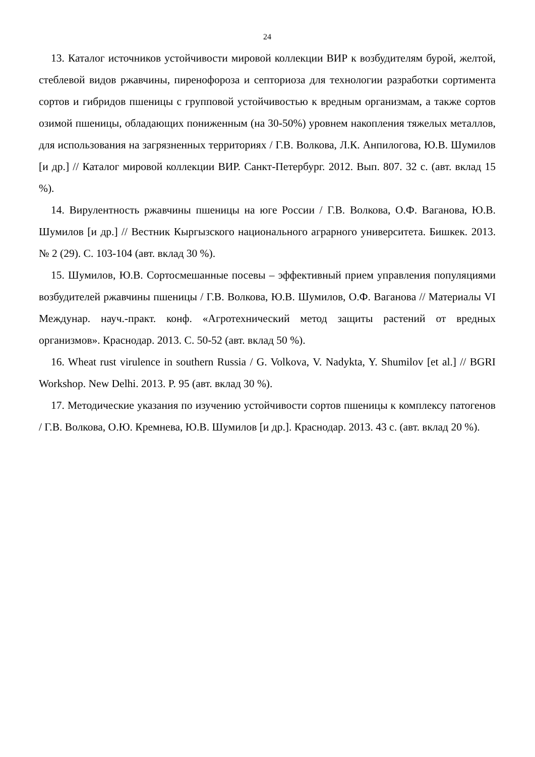24
13. Каталог источников устойчивости мировой коллекции ВИР к возбудителям бурой, желтой, стеблевой видов ржавчины, пиренофороза и септориоза для техноло­гии разработки сортимента сортов и гибридов пшеницы с групповой устойчивостью к вредным организмам, а также сортов озимой пшеницы, обладающих пониженным (на 30-50%) уровнем накопления тяжелых металлов, для использования на загряз­ненных территориях / Г.В. Волкова, Л.К. Анпилогова, Ю.В. Шумилов [и др.] // Ка­талог мировой коллекции ВИР. Санкт-Петербург. 2012. Вып. 807. 32 с. (авт. вклад 15 %).
14. Вирулентность ржавчины пшеницы на юге России / Г.В. Волкова, О.Ф. Ваганова, Ю.В. Шумилов [и др.] // Вестник Кыргызского национального аграрного университета. Бишкек. 2013. № 2 (29). С. 103-104 (авт. вклад 30 %).
15. Шумилов, Ю.В. Сортосмешанные посевы – эффективный прием управления популяциями возбудителей ржавчины пшеницы / Г.В. Волкова, Ю.В. Шумилов, О.Ф. Ваганова // Материалы VI Междунар. науч.-практ. конф. «Агротехнический метод защиты растений от вредных организмов». Краснодар. 2013. С. 50-52 (авт. вклад 50 %).
16. Wheat rust virulence in southern Russia / G. Volkova, V. Nadykta, Y. Shumilov [et al.] // BGRI Workshop. New Delhi. 2013. P. 95 (авт. вклад 30 %).
17. Методические указания по изучению устойчивости сортов пшеницы к ком­плексу патогенов / Г.В. Волкова, О.Ю. Кремнева, Ю.В. Шумилов [и др.]. Краснодар. 2013. 43 с. (авт. вклад 20 %).